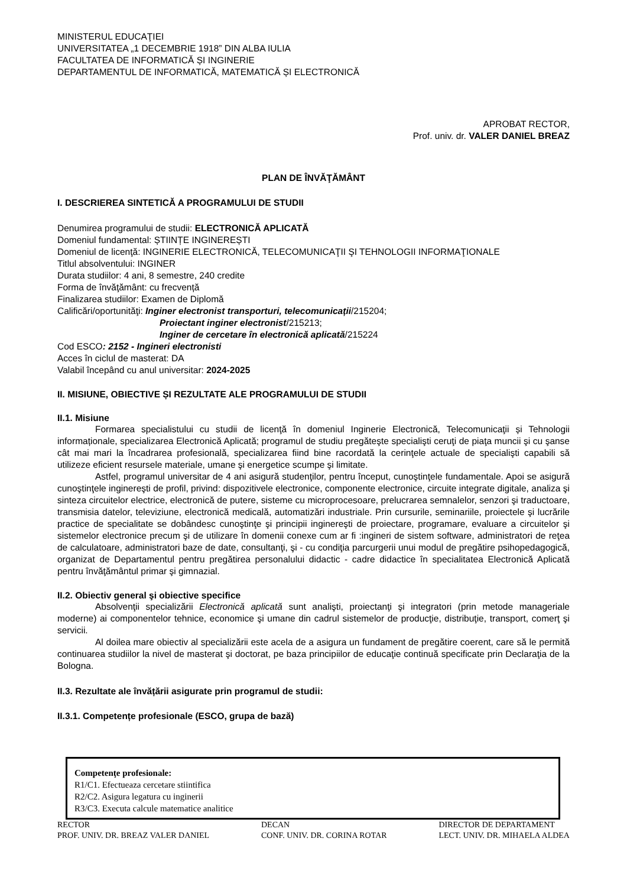MINISTERUL EDUCAŢIEI
UNIVERSITATEA „1 DECEMBRIE 1918” DIN ALBA IULIA
FACULTATEA DE INFORMATICĂ ȘI INGINERIE
DEPARTAMENTUL DE INFORMATICĂ, MATEMATICĂ ȘI ELECTRONICĂ
APROBAT RECTOR,
Prof. univ. dr. VALER DANIEL BREAZ
PLAN DE ÎNVĂŢĂMÂNT
I. DESCRIEREA SINTETICĂ A PROGRAMULUI DE STUDII
Denumirea programului de studii: ELECTRONICĂ APLICATĂ
Domeniul fundamental: ȘTIINȚE INGINEREȘTI
Domeniul de licenţă: INGINERIE ELECTRONICĂ, TELECOMUNICAŢII ŞI TEHNOLOGII INFORMAŢIONALE
Titlul absolventului: INGINER
Durata studiilor: 4 ani, 8 semestre, 240 credite
Forma de învăţământ: cu frecvență
Finalizarea studiilor: Examen de Diplomă
Calificări/oportunităţi: Inginer electronist transporturi, telecomunicații/215204;
Proiectant inginer electronist/215213;
Inginer de cercetare în electronică aplicată/215224
Cod ESCO: 2152 - Ingineri electronisti
Acces în ciclul de masterat: DA
Valabil începând cu anul universitar: 2024-2025
II. MISIUNE, OBIECTIVE ȘI REZULTATE ALE PROGRAMULUI DE STUDII
II.1. Misiune
Formarea specialistului cu studii de licenţă în domeniul Inginerie Electronică, Telecomunicaţii și Tehnologii informaționale, specializarea Electronică Aplicată; programul de studiu pregăteşte specialişti ceruţi de piaţa muncii şi cu şanse cât mai mari la încadrarea profesională, specializarea fiind bine racordată la cerinţele actuale de specialişti capabili să utilizeze eficient resursele materiale, umane şi energetice scumpe şi limitate.
Astfel, programul universitar de 4 ani asigură studenţilor, pentru început, cunoştinţele fundamentale. Apoi se asigură cunoştinţele inginereşti de profil, privind: dispozitivele electronice, componente electronice, circuite integrate digitale, analiza şi sinteza circuitelor electrice, electronică de putere, sisteme cu microprocesoare, prelucrarea semnalelor, senzori şi traductoare, transmisia datelor, televiziune, electronică medicală, automatizări industriale. Prin cursurile, seminariile, proiectele şi lucrările practice de specialitate se dobândesc cunoştinţe şi principii inginereşti de proiectare, programare, evaluare a circuitelor şi sistemelor electronice precum şi de utilizare în domenii conexe cum ar fi :ingineri de sistem software, administratori de reţea de calculatoare, administratori baze de date, consultanţi, şi - cu condiţia parcurgerii unui modul de pregătire psihopedagogică, organizat de Departamentul pentru pregătirea personalului didactic - cadre didactice în specialitatea Electronică Aplicată pentru învăţământul primar şi gimnazial.
II.2. Obiectiv general şi obiective specifice
Absolvenţii specializării Electronică aplicată sunt analişti, proiectanţi şi integratori (prin metode manageriale moderne) ai componentelor tehnice, economice şi umane din cadrul sistemelor de producţie, distribuţie, transport, comerţ şi servicii.
Al doilea mare obiectiv al specializării este acela de a asigura un fundament de pregătire coerent, care să le permită continuarea studiilor la nivel de masterat şi doctorat, pe baza principiilor de educaţie continuă specificate prin Declaraţia de la Bologna.
II.3. Rezultate ale învățării asigurate prin programul de studii:
II.3.1. Competențe profesionale (ESCO, grupa de bază)
Competenţe profesionale:
R1/C1. Efectueaza cercetare stiintifica
R2/C2. Asigura legatura cu inginerii
R3/C3. Executa calcule matematice analitice
RECTOR
PROF. UNIV. DR. BREAZ VALER DANIEL
DECAN
CONF. UNIV. DR. CORINA ROTAR
DIRECTOR DE DEPARTAMENT
LECT. UNIV. DR. MIHAELA ALDEA